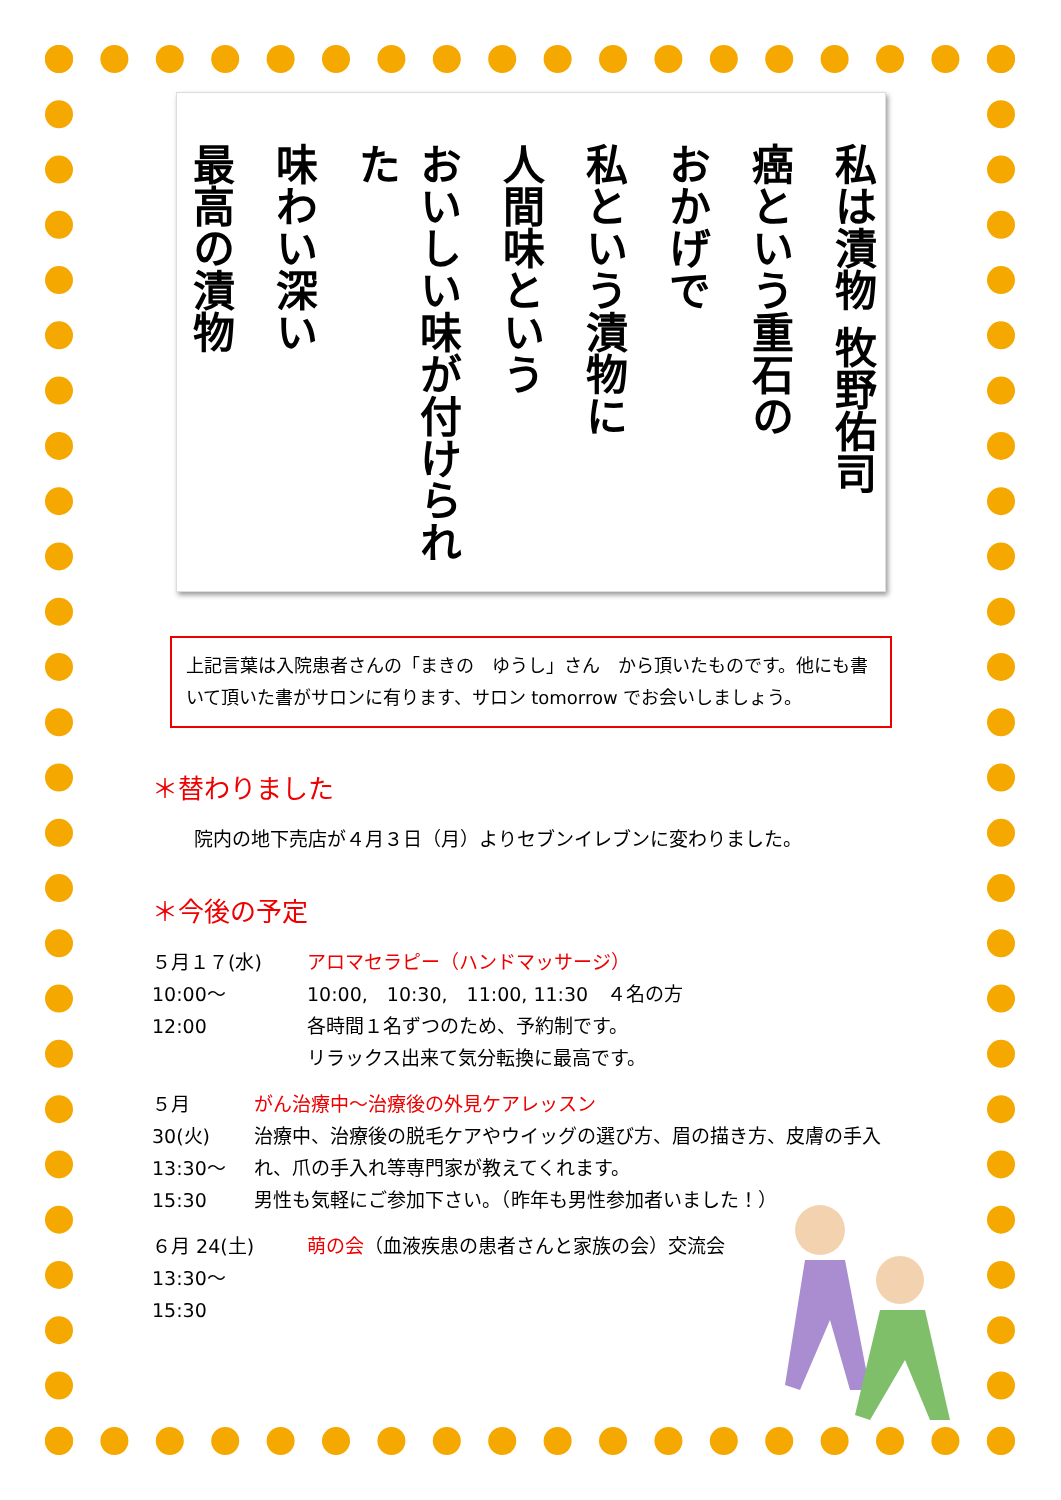私は漬物 牧野佑司
癌という重石の
おかげで
私という漬物に
人間味という
おいしい味が付けられた
味わい深い
最高の漬物
上記言葉は入院患者さんの「まきの　ゆうし」さん　から頂いたものです。他にも書いて頂いた書がサロンに有ります、サロン tomorrow でお会いしましょう。
＊替わりました
院内の地下売店が４月３日（月）よりセブンイレブンに変わりました。
＊今後の予定
５月１７(水)
10:00～
12:00
アロマセラピー（ハンドマッサージ）
10:00,　10:30,　11:00, 11:30　４名の方
各時間１名ずつのため、予約制です。
リラックス出来て気分転換に最高です。
５月 30(火)
13:30～
15:30
がん治療中～治療後の外見ケアレッスン
治療中、治療後の脱毛ケアやウイッグの選び方、眉の描き方、皮膚の手入れ、爪の手入れ等専門家が教えてくれます。
男性も気軽にご参加下さい。（昨年も男性参加者いました！）
６月 24(土)
13:30～
15:30
萌の会（血液疾患の患者さんと家族の会）交流会